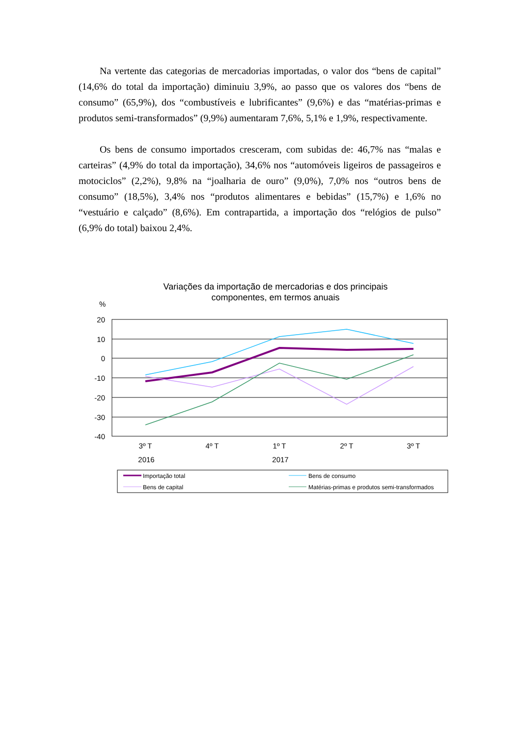Na vertente das categorias de mercadorias importadas, o valor dos “bens de capital” (14,6% do total da importação) diminuiu 3,9%, ao passo que os valores dos “bens de consumo” (65,9%), dos “combustíveis e lubrificantes” (9,6%) e das “matérias-primas e produtos semi-transformados” (9,9%) aumentaram 7,6%, 5,1% e 1,9%, respectivamente.
Os bens de consumo importados cresceram, com subidas de: 46,7% nas “malas e carteiras” (4,9% do total da importação), 34,6% nos “automóveis ligeiros de passageiros e motociclos” (2,2%), 9,8% na “joalharia de ouro” (9,0%), 7,0% nos “outros bens de consumo” (18,5%), 3,4% nos “produtos alimentares e bebidas” (15,7%) e 1,6% no “vestuário e calçado” (8,6%). Em contrapartida, a importação dos “relógios de pulso” (6,9% do total) baixou 2,4%.
Variações da importação de mercadorias e dos principais
componentes, em termos anuais
%
20
10
0
-10
-20
-30
-40
3º T
4º T
1º T
2º T
3º T
2016
2017
Importação total
Bens de consumo
Bens de capital
Matérias-primas e produtos semi-transformados